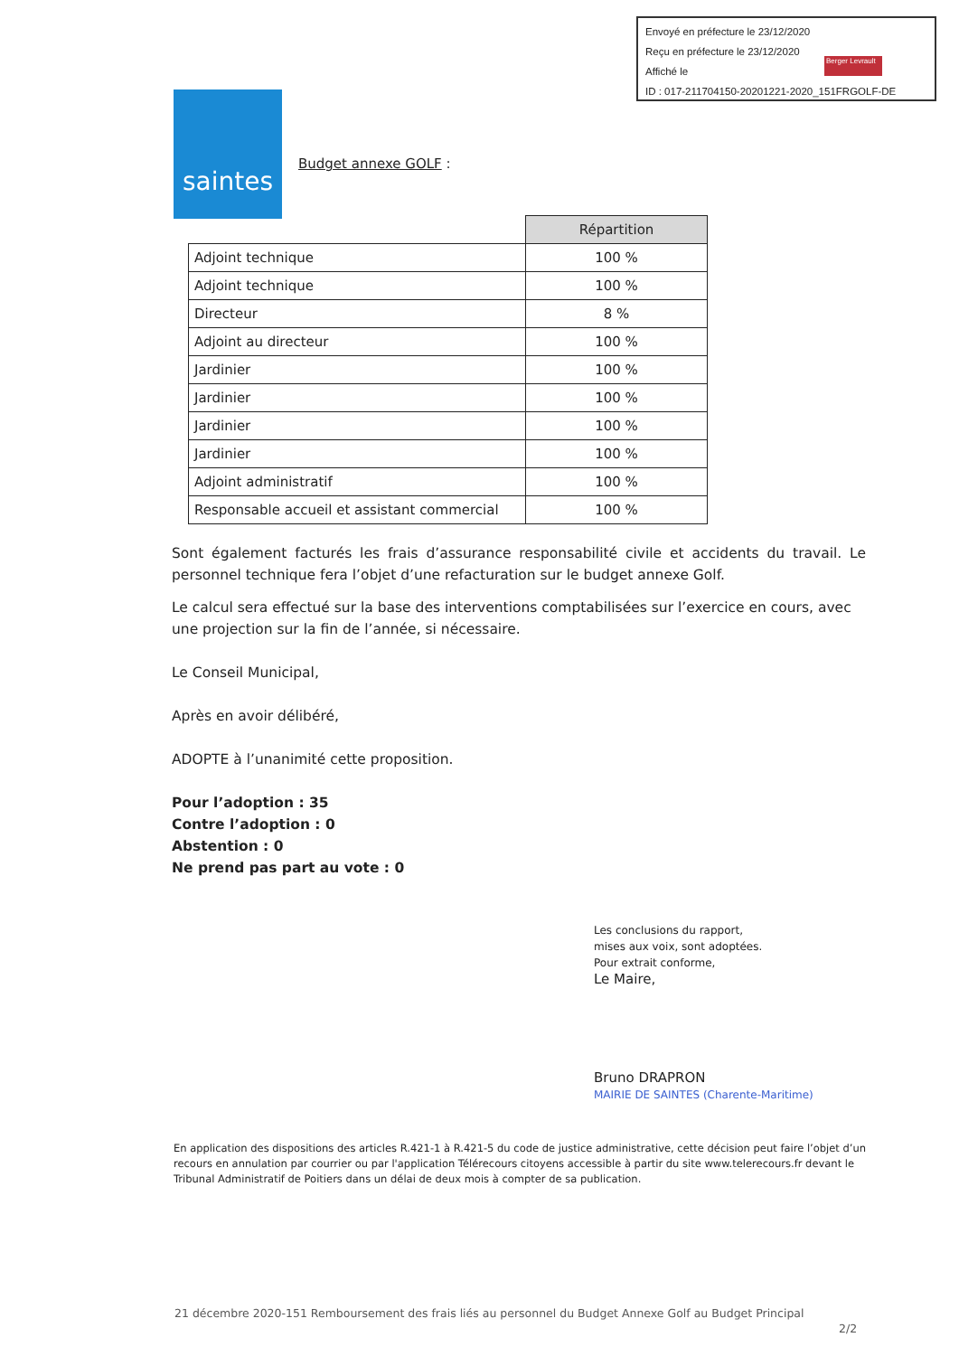Envoyé en préfecture le 23/12/2020
Reçu en préfecture le 23/12/2020
Affiché le
ID : 017-211704150-20201221-2020_151FRGOLF-DE
Berger Levrault
saintes
Budget annexe GOLF :
| | Répartition |
| Adjoint technique | 100 % |
| Adjoint technique | 100 % |
| Directeur | 8 % |
| Adjoint au directeur | 100 % |
| Jardinier | 100 % |
| Jardinier | 100 % |
| Jardinier | 100 % |
| Jardinier | 100 % |
| Adjoint administratif | 100 % |
| Responsable accueil et assistant commercial | 100 % |
Sont également facturés les frais d’assurance responsabilité civile et accidents du travail. Le personnel technique fera l’objet d’une refacturation sur le budget annexe Golf.
Le calcul sera effectué sur la base des interventions comptabilisées sur l’exercice en cours, avec une projection sur la fin de l’année, si nécessaire.
Le Conseil Municipal,
Après en avoir délibéré,
ADOPTE à l’unanimité cette proposition.
Pour l’adoption : 35
Contre l’adoption : 0
Abstention : 0
Ne prend pas part au vote : 0
Les conclusions du rapport,
mises aux voix, sont adoptées.
Pour extrait conforme,
Le Maire,
Bruno DRAPRON
MAIRIE DE SAINTES (Charente-Maritime)
En application des dispositions des articles R.421-1 à R.421-5 du code de justice administrative, cette décision peut faire l’objet d’un recours en annulation par courrier ou par l'application Télérecours citoyens accessible à partir du site www.telerecours.fr devant le Tribunal Administratif de Poitiers dans un délai de deux mois à compter de sa publication.
21 décembre 2020-151 Remboursement des frais liés au personnel du Budget Annexe Golf au Budget Principal
2/2